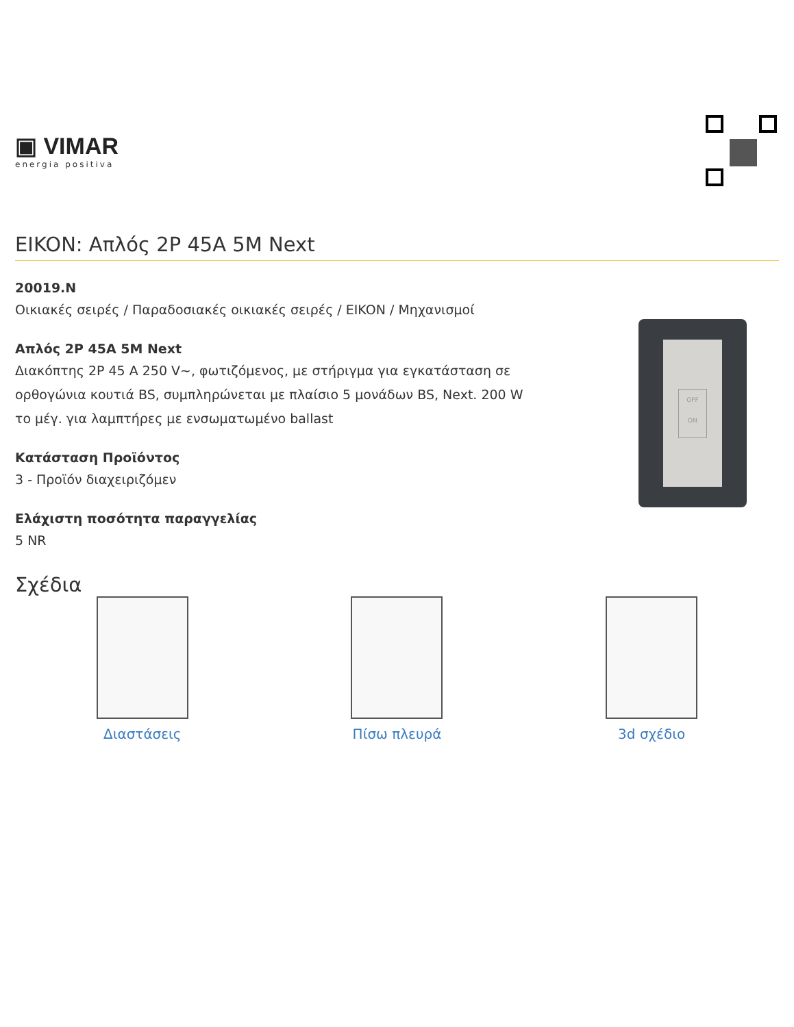▣ VIMAR
energia positiva
EIKON: Απλός 2P 45A 5M Next
20019.N
Οικιακές σειρές / Παραδοσιακές οικιακές σειρές / EIKON / Μηχανισμοί
Απλός 2P 45A 5M Next
Διακόπτης 2P 45 A 250 V~, φωτιζόμενος, με στήριγμα για εγκατάσταση σε ορθογώνια κουτιά BS, συμπληρώνεται με πλαίσιο 5 μονάδων BS, Next. 200 W το μέγ. για λαμπτήρες με ενσωματωμένο ballast
Κατάσταση Προϊόντος
3 - Προϊόν διαχειριζόμεν
Ελάχιστη ποσότητα παραγγελίας
5 NR
OFF
ON
Σχέδια
Διαστάσεις Πίσω πλευρά 3d σχέδιο